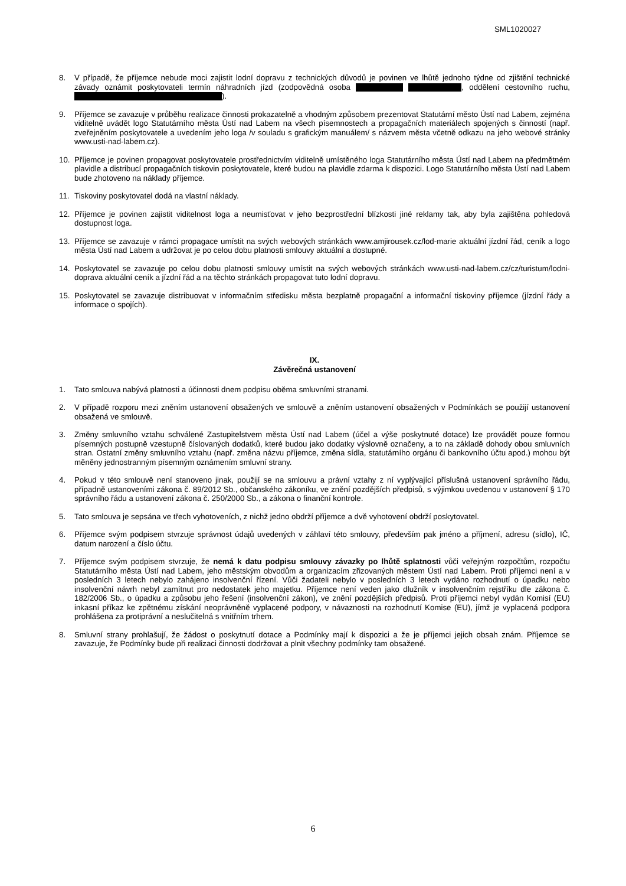SML1020027
8. V případě, že příjemce nebude moci zajistit lodní dopravu z technických důvodů je povinen ve lhůtě jednoho týdne od zjištění technické závady oznámit poskytovateli termín náhradních jízd (zodpovědná osoba , oddělení cestovního ruchu, ).
9. Příjemce se zavazuje v průběhu realizace činnosti prokazatelně a vhodným způsobem prezentovat Statutární město Ústí nad Labem, zejména viditelně uvádět logo Statutárního města Ústí nad Labem na všech písemnostech a propagačních materiálech spojených s činností (např. zveřejněním poskytovatele a uvedením jeho loga /v souladu s grafickým manuálem/ s názvem města včetně odkazu na jeho webové stránky www.usti-nad-labem.cz).
10. Příjemce je povinen propagovat poskytovatele prostřednictvím viditelně umístěného loga Statutárního města Ústí nad Labem na předmětném plavidle a distribucí propagačních tiskovin poskytovatele, které budou na plavidle zdarma k dispozici. Logo Statutárního města Ústí nad Labem bude zhotoveno na náklady příjemce.
11. Tiskoviny poskytovatel dodá na vlastní náklady.
12. Příjemce je povinen zajistit viditelnost loga a neumisťovat v jeho bezprostřední blízkosti jiné reklamy tak, aby byla zajištěna pohledová dostupnost loga.
13. Příjemce se zavazuje v rámci propagace umístit na svých webových stránkách www.amjirousek.cz/lod-marie aktuální jízdní řád, ceník a logo města Ústí nad Labem a udržovat je po celou dobu platnosti smlouvy aktuální a dostupné.
14. Poskytovatel se zavazuje po celou dobu platnosti smlouvy umístit na svých webových stránkách www.usti-nad-labem.cz/cz/turistum/lodni-doprava aktuální ceník a jízdní řád a na těchto stránkách propagovat tuto lodní dopravu.
15. Poskytovatel se zavazuje distribuovat v informačním středisku města bezplatně propagační a informační tiskoviny příjemce (jízdní řády a informace o spojích).
IX.
Závěrečná ustanovení
1. Tato smlouva nabývá platnosti a účinnosti dnem podpisu oběma smluvními stranami.
2. V případě rozporu mezi zněním ustanovení obsažených ve smlouvě a zněním ustanovení obsažených v Podmínkách se použijí ustanovení obsažená ve smlouvě.
3. Změny smluvního vztahu schválené Zastupitelstvem města Ústí nad Labem (účel a výše poskytnuté dotace) lze provádět pouze formou písemných postupně vzestupně číslovaných dodatků, které budou jako dodatky výslovně označeny, a to na základě dohody obou smluvních stran. Ostatní změny smluvního vztahu (např. změna názvu příjemce, změna sídla, statutárního orgánu či bankovního účtu apod.) mohou být měněny jednostranným písemným oznámením smluvní strany.
4. Pokud v této smlouvě není stanoveno jinak, použijí se na smlouvu a právní vztahy z ní vyplývající příslušná ustanovení správního řádu, případně ustanoveními zákona č. 89/2012 Sb., občanského zákoníku, ve znění pozdějších předpisů, s výjimkou uvedenou v ustanovení § 170 správního řádu a ustanovení zákona č. 250/2000 Sb., a zákona o finanční kontrole.
5. Tato smlouva je sepsána ve třech vyhotoveních, z nichž jedno obdrží příjemce a dvě vyhotovení obdrží poskytovatel.
6. Příjemce svým podpisem stvrzuje správnost údajů uvedených v záhlaví této smlouvy, především pak jméno a příjmení, adresu (sídlo), IČ, datum narození a číslo účtu.
7. Příjemce svým podpisem stvrzuje, že nemá k datu podpisu smlouvy závazky po lhůtě splatnosti vůči veřejným rozpočtům, rozpočtu Statutárního města Ústí nad Labem, jeho městským obvodům a organizacím zřizovaných městem Ústí nad Labem. Proti příjemci není a v posledních 3 letech nebylo zahájeno insolvenční řízení. Vůči žadateli nebylo v posledních 3 letech vydáno rozhodnutí o úpadku nebo insolvenční návrh nebyl zamítnut pro nedostatek jeho majetku. Příjemce není veden jako dlužník v insolvenčním rejstříku dle zákona č. 182/2006 Sb., o úpadku a způsobu jeho řešení (insolvenční zákon), ve znění pozdějších předpisů. Proti příjemci nebyl vydán Komisí (EU) inkasní příkaz ke zpětnému získání neoprávněně vyplacené podpory, v návaznosti na rozhodnutí Komise (EU), jímž je vyplacená podpora prohlášena za protiprávní a neslučitelná s vnitřním trhem.
8. Smluvní strany prohlašují, že žádost o poskytnutí dotace a Podmínky mají k dispozici a že je příjemci jejich obsah znám. Příjemce se zavazuje, že Podmínky bude při realizaci činnosti dodržovat a plnit všechny podmínky tam obsažené.
6